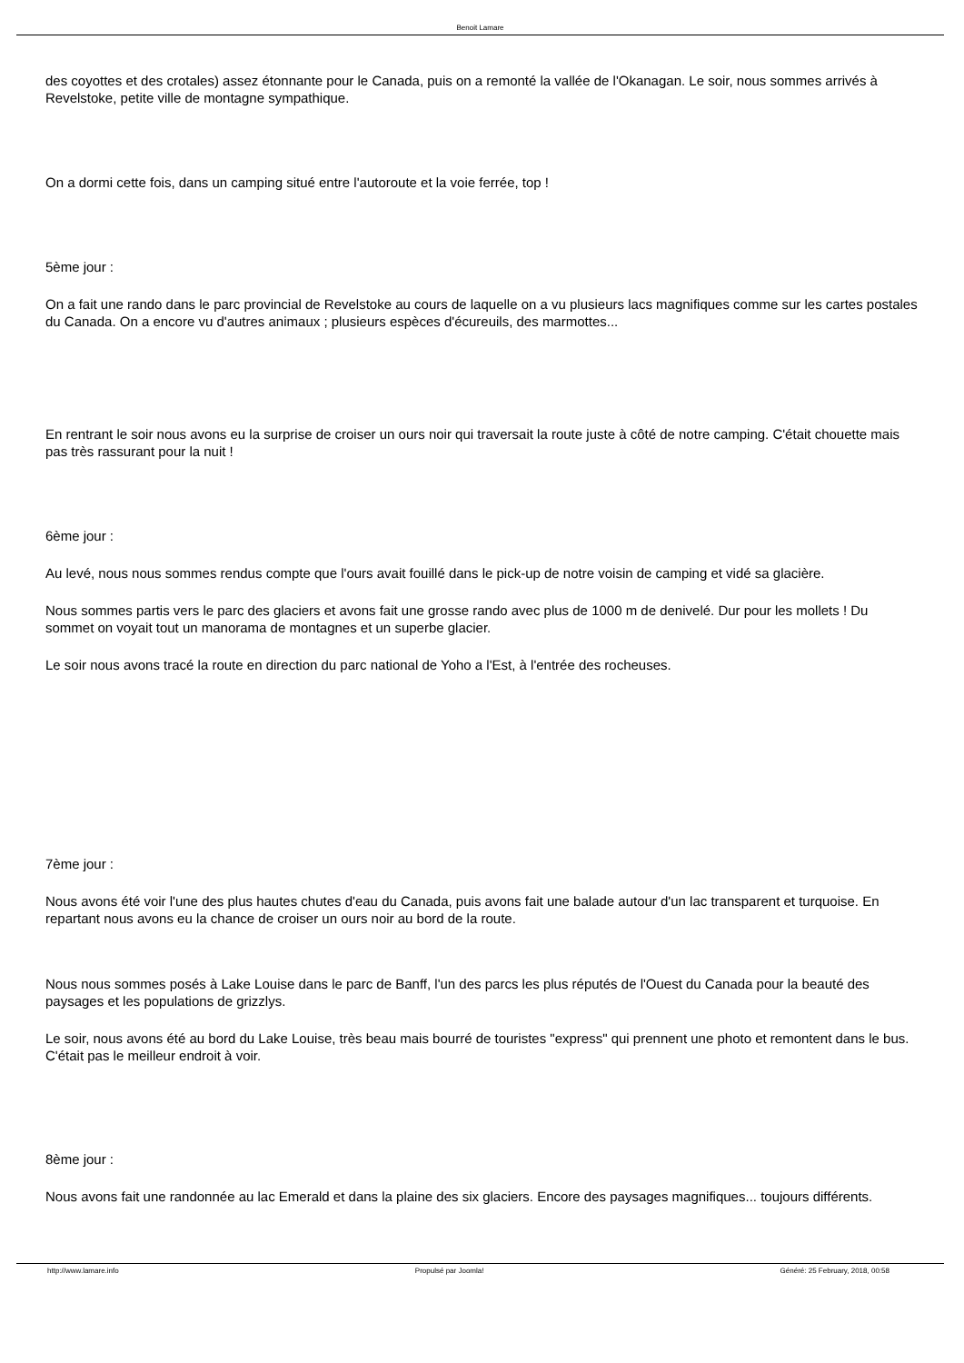Benoit Lamare
des coyottes et des crotales) assez étonnante pour le Canada, puis on a remonté la vallée de l'Okanagan. Le soir, nous sommes arrivés à Revelstoke, petite ville de montagne sympathique.
On a dormi cette fois, dans un camping situé entre l'autoroute et la voie ferrée, top !
5ème jour :
On a fait une rando dans le parc provincial de Revelstoke au cours de laquelle on a vu plusieurs lacs magnifiques comme sur les cartes postales du Canada. On a encore vu d'autres animaux ; plusieurs espèces d'écureuils, des marmottes...
En rentrant le soir nous avons eu la surprise de croiser un ours noir qui traversait la route juste à côté de notre camping. C'était chouette mais pas très rassurant pour la nuit !
6ème jour :
Au levé, nous nous sommes rendus compte que l'ours avait fouillé dans le pick-up de notre voisin de camping et vidé sa glacière.
Nous sommes partis vers le parc des glaciers et avons fait une grosse rando avec plus de 1000 m de denivelé. Dur pour les mollets ! Du sommet on voyait tout un manorama de montagnes et un superbe glacier.
Le soir nous avons tracé la route en direction du parc national de Yoho a l'Est, à l'entrée des rocheuses.
7ème jour :
Nous avons été voir l'une des plus hautes chutes d'eau du Canada, puis avons fait une balade autour d'un lac transparent et turquoise. En repartant nous avons eu la chance de croiser un ours noir au bord de la route.
Nous nous sommes posés à Lake Louise dans le parc de Banff, l'un des parcs les plus réputés de l'Ouest du Canada pour la beauté des paysages et les populations de grizzlys.
Le soir, nous avons été au bord du Lake Louise, très beau mais bourré de touristes "express" qui prennent une photo et remontent dans le bus. C'était pas le meilleur endroit à voir.
8ème jour :
Nous avons fait une randonnée au lac Emerald et dans la plaine des six glaciers. Encore des paysages magnifiques... toujours différents.
http://www.lamare.info Propulsé par Joomla! Généré: 25 February, 2018, 00:58